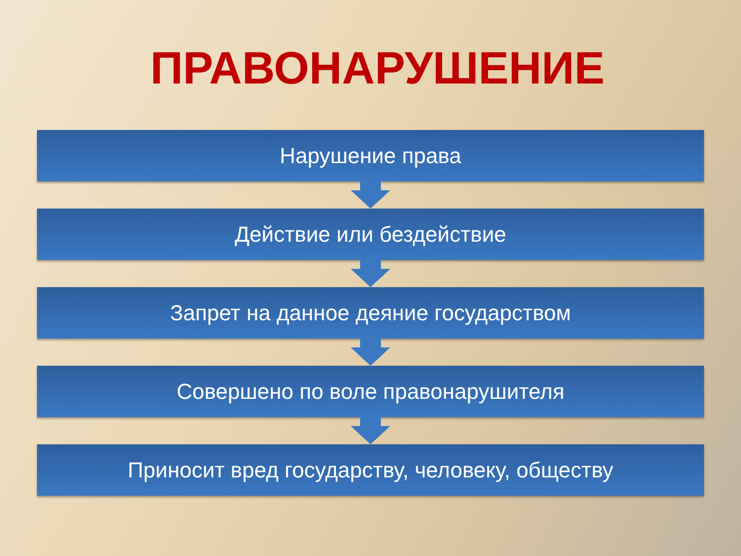ПРАВОНАРУШЕНИЕ
Нарушение права
Действие или бездействие
Запрет на данное деяние государством
Совершено по воле правонарушителя
Приносит вред государству, человеку, обществу